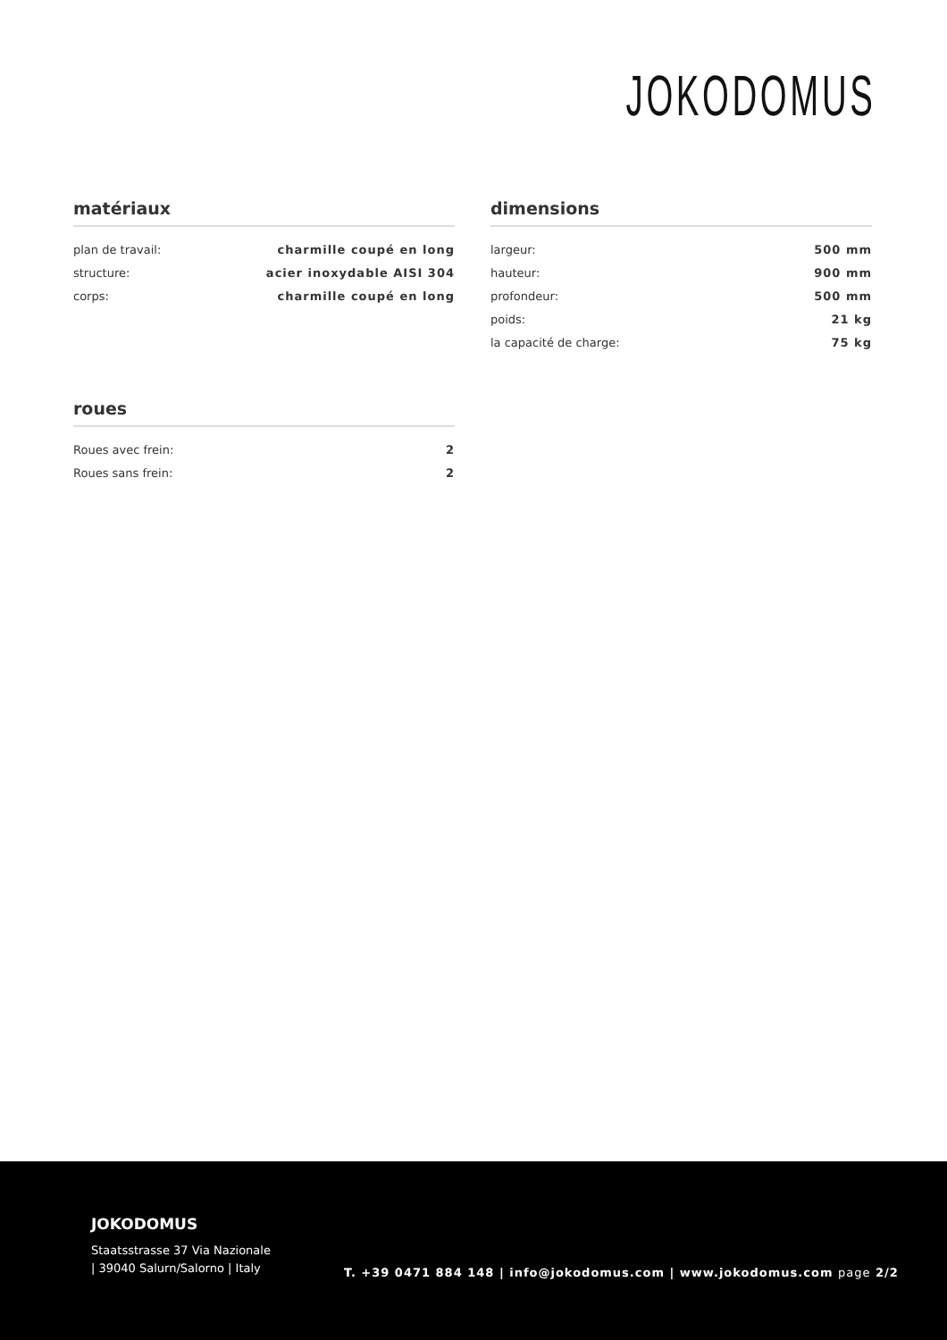JOKODOMUS
matériaux
| plan de travail: | charmille coupé en long |
| structure: | acier inoxydable AISI 304 |
| corps: | charmille coupé en long |
dimensions
| largeur: | 500 mm |
| hauteur: | 900 mm |
| profondeur: | 500 mm |
| poids: | 21 kg |
| la capacité de charge: | 75 kg |
roues
| Roues avec frein: | 2 |
| Roues sans frein: | 2 |
JOKODOMUS
Staatsstrasse 37 Via Nazionale
| 39040 Salurn/Salorno | Italy
T. +39 0471 884 148 | info@jokodomus.com | www.jokodomus.com page 2/2